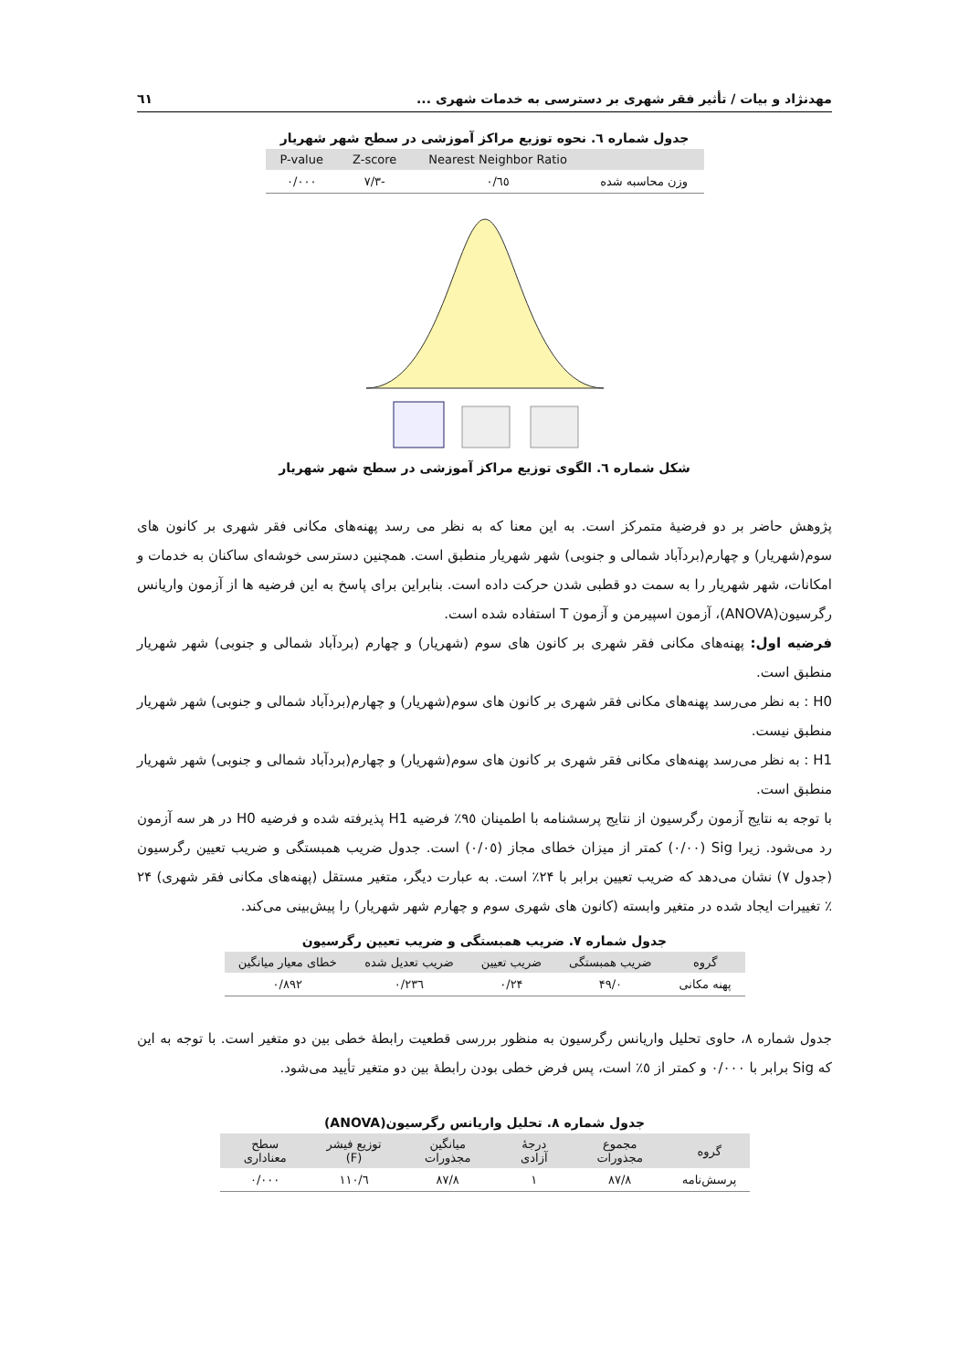مهدنژاد و بیات / تأثیر فقر شهری بر دسترسی به خدمات شهری ... ٦١
جدول شماره ٦. نحوه توزیع مراکز آموزشی در سطح شهر شهریار
| | Nearest Neighbor Ratio | Z-score | P-value |
| --- | --- | --- | --- |
| وزن محاسبه شده | ٠/٦٥ | -٧/٣ | ٠/٠٠٠ |
شکل شماره ٦. الگوی توزیع مراکز آموزشی در سطح شهر شهریار
پژوهش حاضر بر دو فرضیهٔ متمرکز است. به این معنا که به نظر می رسد پهنه‌های مکانی فقر شهری بر کانون های سوم(شهریار) و چهارم(بردآباد شمالی و جنوبی) شهر شهریار منطبق است. همچنین دسترسی خوشه‌ای ساکنان به خدمات و امکانات، شهر شهریار را به سمت دو قطبی شدن حرکت داده است. بنابراین برای پاسخ به این فرضیه ها از آزمون واریانس رگرسیون(ANOVA)، آزمون اسپیرمن و آزمون T استفاده شده است.
فرضیه اول: پهنه‌های مکانی فقر شهری بر کانون های سوم (شهریار) و چهارم (بردآباد شمالی و جنوبی) شهر شهریار منطبق است.
H0 : به نظر می‌رسد پهنه‌های مکانی فقر شهری بر کانون های سوم(شهریار) و چهارم(بردآباد شمالی و جنوبی) شهر شهریار منطبق نیست.
H1 : به نظر می‌رسد پهنه‌های مکانی فقر شهری بر کانون های سوم(شهریار) و چهارم(بردآباد شمالی و جنوبی) شهر شهریار منطبق است.
با توجه به نتایج آزمون رگرسیون از نتایج پرسشنامه با اطمینان ٩٥٪ فرضیه H1 پذیرفته شده و فرضیه H0 در هر سه آزمون رد می‌شود. زیرا Sig (٠/٠٠) کمتر از میزان خطای مجاز (٠/٠٥) است. جدول ضریب همبستگی و ضریب تعیین رگرسیون (جدول ٧) نشان می‌دهد که ضریب تعیین برابر با ٢۴٪ است. به عبارت دیگر، متغیر مستقل (پهنه‌های مکانی فقر شهری) ٢۴ ٪ تغییرات ایجاد شده در متغیر وابسته (کانون های شهری سوم و چهارم شهر شهریار) را پیش‌بینی می‌کند.
جدول شماره ٧. ضریب همبستگی و ضریب تعیین رگرسیون
| گروه | ضریب همبستگی | ضریب تعیین | ضریب تعدیل شده | خطای معیار میانگین |
| --- | --- | --- | --- | --- |
| پهنه مکانی | ٠/۴٩ | ٠/٢۴ | ٠/٢٣٦ | ٠/٨٩٢ |
جدول شماره ٨، حاوی تحلیل واریانس رگرسیون به منظور بررسی قطعیت رابطهٔ خطی بین دو متغیر است. با توجه به این که Sig برابر با ٠/٠٠٠ و کمتر از ٥٪ است، پس فرض خطی بودن رابطهٔ بین دو متغیر تأیید می‌شود.
جدول شماره ٨. تحلیل واریانس رگرسیون(ANOVA)
| گروه | مجموع مجذورات | درجهٔ آزادی | میانگین مجذورات | توزیع فیشر (F) | سطح معناداری |
| --- | --- | --- | --- | --- | --- |
| پرسش‌نامه | ٨٧/٨ | ١ | ٨٧/٨ | ١١٠/٦ | ٠/٠٠٠ |